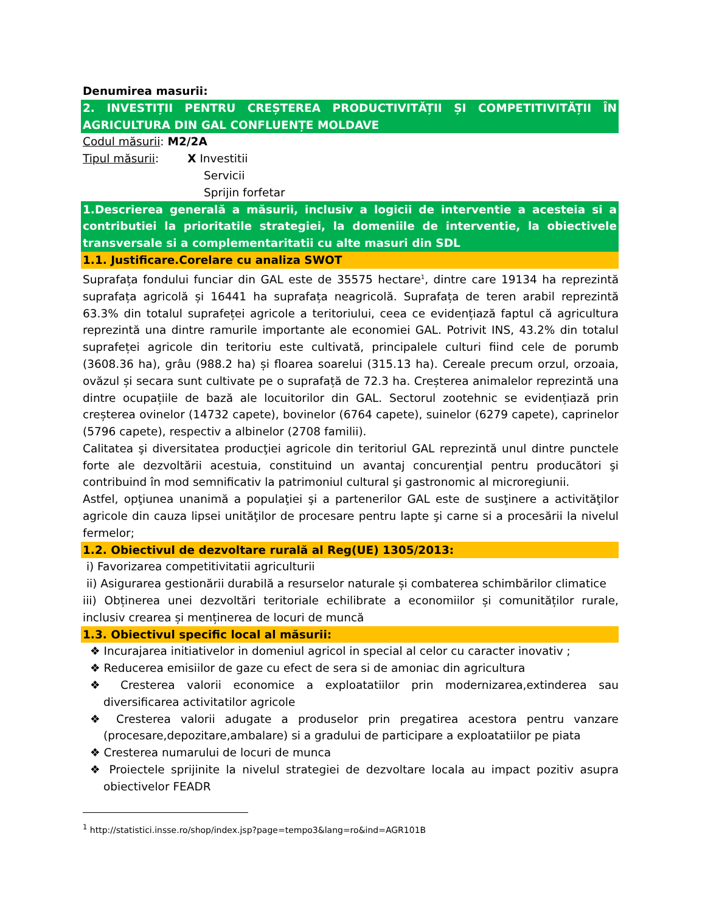Denumirea masurii:
2. INVESTIȚII PENTRU CREȘTEREA PRODUCTIVITĂȚII ȘI COMPETITIVITĂȚII ÎN AGRICULTURA DIN GAL CONFLUENȚE MOLDAVE
Codul măsurii: M2/2A
Tipul măsurii: X Investitii
Servicii
Sprijin forfetar
1.Descrierea generală a măsurii, inclusiv a logicii de interventie a acesteia si a contributiei la prioritatile strategiei, la domeniile de interventie, la obiectivele transversale si a complementaritatii cu alte masuri din SDL
1.1. Justificare.Corelare cu analiza SWOT
Suprafața fondului funciar din GAL este de 35575 hectare<sup>1</sup>, dintre care 19134 ha reprezintă suprafața agricolă și 16441 ha suprafața neagricolă. Suprafața de teren arabil reprezintă 63.3% din totalul suprafeței agricole a teritoriului, ceea ce evidențiază faptul că agricultura reprezintă una dintre ramurile importante ale economiei GAL. Potrivit INS, 43.2% din totalul suprafeței agricole din teritoriu este cultivată, principalele culturi fiind cele de porumb (3608.36 ha), grâu (988.2 ha) și floarea soarelui (315.13 ha). Cereale precum orzul, orzoaia, ovăzul și secara sunt cultivate pe o suprafață de 72.3 ha. Creșterea animalelor reprezintă una dintre ocupațiile de bază ale locuitorilor din GAL. Sectorul zootehnic se evidențiază prin creșterea ovinelor (14732 capete), bovinelor (6764 capete), suinelor (6279 capete), caprinelor (5796 capete), respectiv a albinelor (2708 familii).
Calitatea şi diversitatea producţiei agricole din teritoriul GAL reprezintă unul dintre punctele forte ale dezvoltării acestuia, constituind un avantaj concurenţial pentru producători şi contribuind în mod semnificativ la patrimoniul cultural şi gastronomic al microregiunii.
Astfel, opţiunea unanimă a populaţiei şi a partenerilor GAL este de susţinere a activităţilor agricole din cauza lipsei unităţilor de procesare pentru lapte şi carne si a procesării la nivelul fermelor;
1.2. Obiectivul de dezvoltare rurală al Reg(UE) 1305/2013:
i) Favorizarea competitivitatii agriculturii
ii) Asigurarea gestionării durabilă a resurselor naturale și combaterea schimbărilor climatice
iii) Obținerea unei dezvoltări teritoriale echilibrate a economiilor și comunităților rurale, inclusiv crearea și menținerea de locuri de muncă
1.3. Obiectivul specific local al măsurii:
❖ Incurajarea initiativelor in domeniul agricol in special al celor cu caracter inovativ ;
❖ Reducerea emisiilor de gaze cu efect de sera si de amoniac din agricultura
❖ Cresterea valorii economice a exploatatiilor prin modernizarea,extinderea sau diversificarea activitatilor agricole
❖ Cresterea valorii adugate a produselor prin pregatirea acestora pentru vanzare (procesare,depozitare,ambalare) si a gradului de participare a exploatatiilor pe piata
❖ Cresterea numarului de locuri de munca
❖ Proiectele sprijinite la nivelul strategiei de dezvoltare locala au impact pozitiv asupra obiectivelor FEADR
<sup>1</sup> http://statistici.insse.ro/shop/index.jsp?page=tempo3&lang=ro&ind=AGR101B